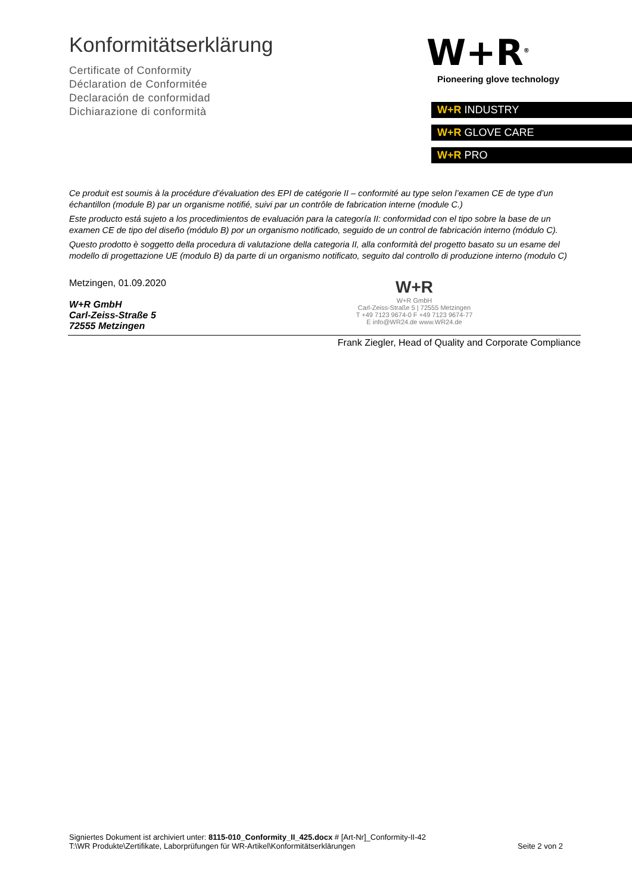Konformitätserklärung
Certificate of Conformity
Déclaration de Conformitée
Declaración de conformidad
Dichiarazione di conformità
W+R<sup>®</sup>
Pioneering glove technology
W+R INDUSTRY
W+R GLOVE CARE
W+R PRO
Ce produit est soumis à la procédure d’évaluation des EPI de catégorie II – conformité au type selon l’examen CE de type d’un échantillon (module B) par un organisme notifié, suivi par un contrôle de fabrication interne (module C.)
Este producto está sujeto a los procedimientos de evaluación para la categoría II: conformidad con el tipo sobre la base de un examen CE de tipo del diseño (módulo B) por un organismo notificado, seguido de un control de fabricación interno (módulo C).
Questo prodotto è soggetto della procedura di valutazione della categoria II, alla conformità del progetto basato su un esame del modello di progettazione UE (modulo B) da parte di un organismo notificato, seguito dal controllo di produzione interno (modulo C)
Metzingen, 01.09.2020
W+R GmbH
Carl-Zeiss-Straße 5
72555 Metzingen
W+R
W+R GmbH
Carl-Zeiss-Straße 5 | 72555 Metzingen
T +49 7123 9674-0 F +49 7123 9674-77
E info@WR24.de www.WR24.de
Frank Ziegler, Head of Quality and Corporate Compliance
Signiertes Dokument ist archiviert unter: 8115-010_Conformity_II_425.docx # [Art-Nr]_Conformity-II-42
T:\WR Produkte\Zertifikate, Laborprüfungen für WR-Artikel\Konformitätserklärungen Seite 2 von 2